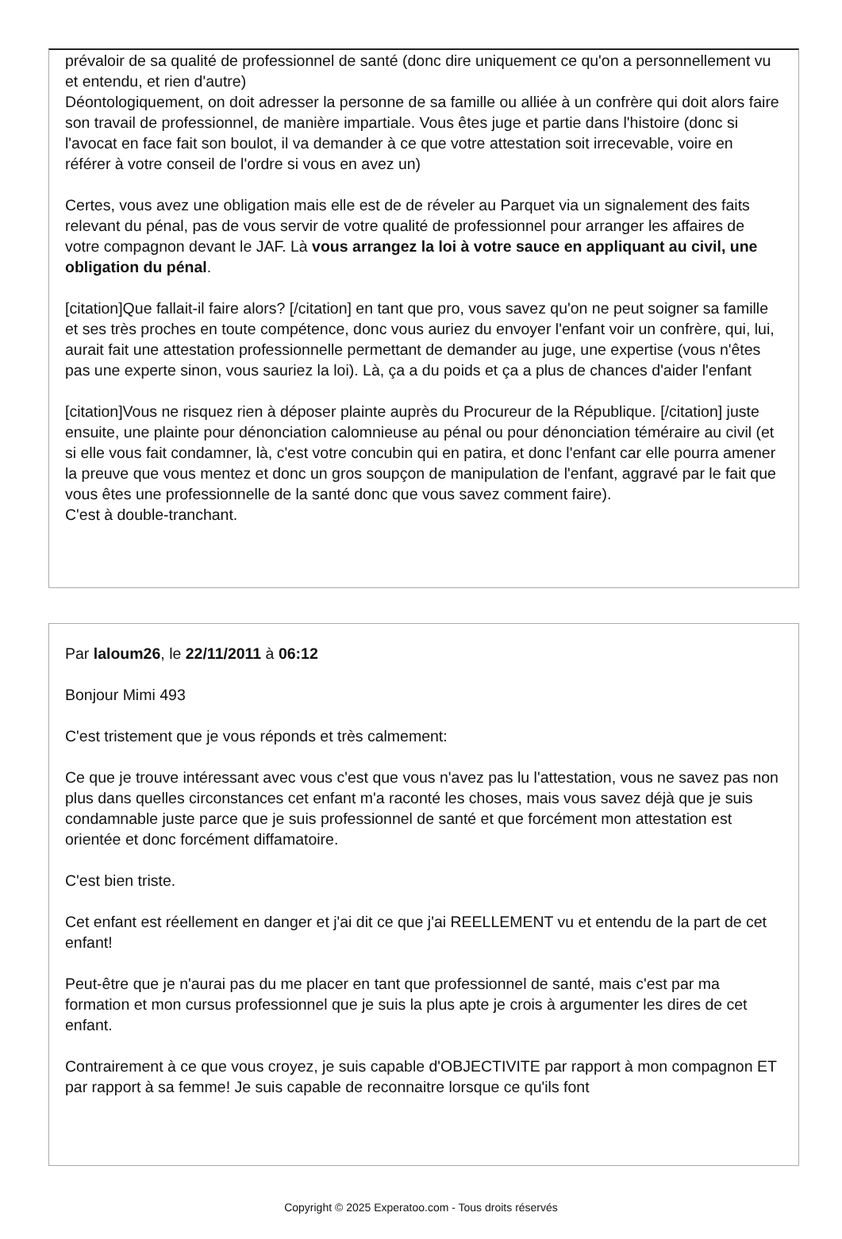prévaloir de sa qualité de professionnel de santé (donc dire uniquement ce qu'on a personnellement vu et entendu, et rien d'autre)
Déontologiquement, on doit adresser la personne de sa famille ou alliée à un confrère qui doit alors faire son travail de professionnel, de manière impartiale. Vous êtes juge et partie dans l'histoire (donc si l'avocat en face fait son boulot, il va demander à ce que votre attestation soit irrecevable, voire en référer à votre conseil de l'ordre si vous en avez un)
Certes, vous avez une obligation mais elle est de de réveler au Parquet via un signalement des faits relevant du pénal, pas de vous servir de votre qualité de professionnel pour arranger les affaires de votre compagnon devant le JAF. Là vous arrangez la loi à votre sauce en appliquant au civil, une obligation du pénal.
[citation]Que fallait-il faire alors? [/citation] en tant que pro, vous savez qu'on ne peut soigner sa famille et ses très proches en toute compétence, donc vous auriez du envoyer l'enfant voir un confrère, qui, lui, aurait fait une attestation professionnelle permettant de demander au juge, une expertise (vous n'êtes pas une experte sinon, vous sauriez la loi). Là, ça a du poids et ça a plus de chances d'aider l'enfant
[citation]Vous ne risquez rien à déposer plainte auprès du Procureur de la République. [/citation] juste ensuite, une plainte pour dénonciation calomnieuse au pénal ou pour dénonciation téméraire au civil (et si elle vous fait condamner, là, c'est votre concubin qui en patira, et donc l'enfant car elle pourra amener la preuve que vous mentez et donc un gros soupçon de manipulation de l'enfant, aggravé par le fait que vous êtes une professionnelle de la santé donc que vous savez comment faire).
C'est à double-tranchant.
Par laloum26, le 22/11/2011 à 06:12
Bonjour Mimi 493
C'est tristement que je vous réponds et très calmement:
Ce que je trouve intéressant avec vous c'est que vous n'avez pas lu l'attestation, vous ne savez pas non plus dans quelles circonstances cet enfant m'a raconté les choses, mais vous savez déjà que je suis condamnable juste parce que je suis professionnel de santé et que forcément mon attestation est orientée et donc forcément diffamatoire.
C'est bien triste.
Cet enfant est réellement en danger et j'ai dit ce que j'ai REELLEMENT vu et entendu de la part de cet enfant!
Peut-être que je n'aurai pas du me placer en tant que professionnel de santé, mais c'est par ma formation et mon cursus professionnel que je suis la plus apte je crois à argumenter les dires de cet enfant.
Contrairement à ce que vous croyez, je suis capable d'OBJECTIVITE par rapport à mon compagnon ET par rapport à sa femme! Je suis capable de reconnaitre lorsque ce qu'ils font
Copyright © 2025 Experatoo.com - Tous droits réservés